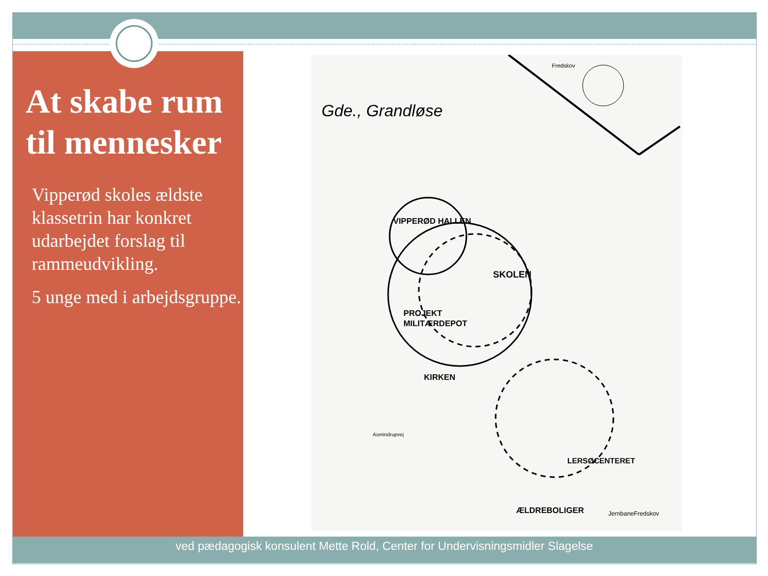At skabe rum til mennesker
Vipperød skoles ældste klassetrin har konkret udarbejdet forslag til rammeudvikling.
5 unge med i arbejdsgruppe.
Gde., Grandløse
Fredskov
VIPPERØD HALLEN
SKOLEN
PROJEKT
MILITÆRDEPOT
KIRKEN
LERSØCENTERET
ÆLDREBOLIGER
Asmindrupvej
Fredskov
Jernbane
ved pædagogisk konsulent Mette Rold, Center for Undervisningsmidler Slagelse